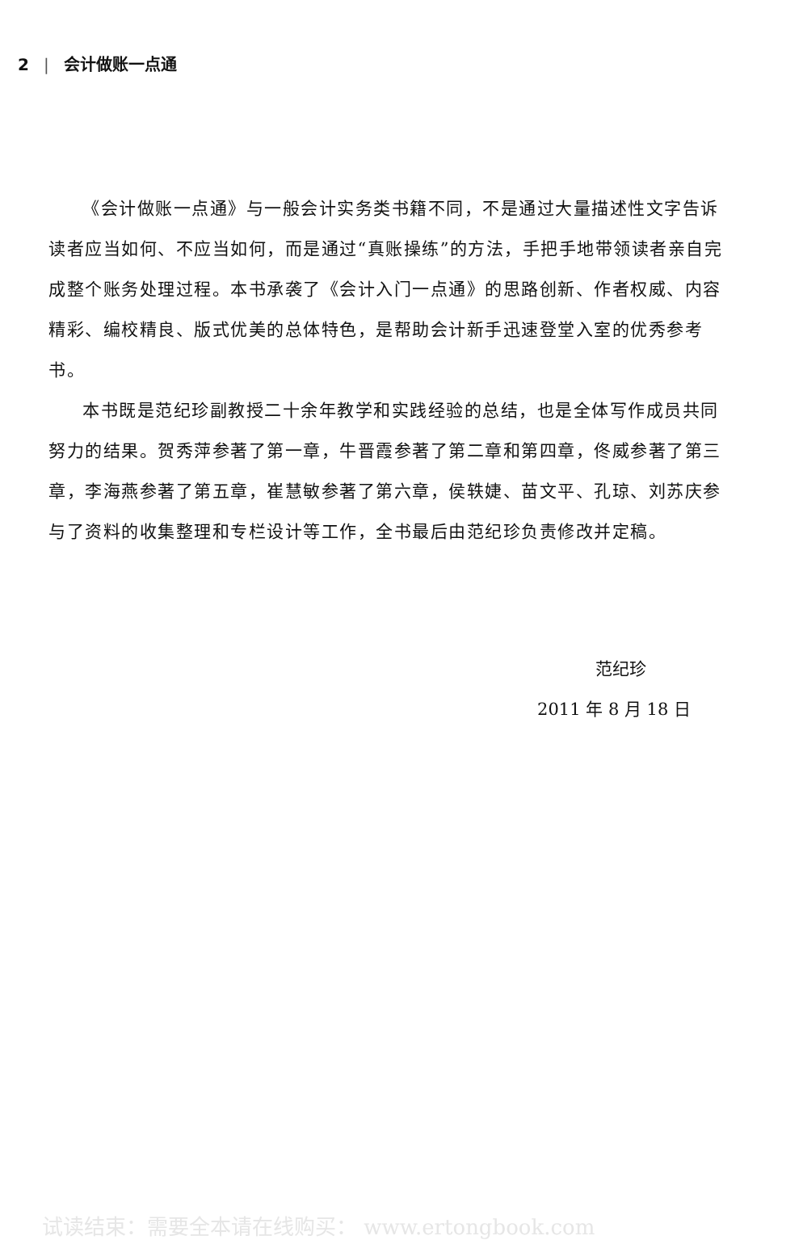2 | 会计做账一点通
《会计做账一点通》与一般会计实务类书籍不同，不是通过大量描述性文字告诉读者应当如何、不应当如何，而是通过“真账操练”的方法，手把手地带领读者亲自完成整个账务处理过程。本书承袭了《会计入门一点通》的思路创新、作者权威、内容精彩、编校精良、版式优美的总体特色，是帮助会计新手迅速登堂入室的优秀参考书。
本书既是范纪珍副教授二十余年教学和实践经验的总结，也是全体写作成员共同努力的结果。贺秀萍参著了第一章，牛晋霞参著了第二章和第四章，佟威参著了第三章，李海燕参著了第五章，崔慧敏参著了第六章，侯轶婕、苗文平、孔琼、刘苏庆参与了资料的收集整理和专栏设计等工作，全书最后由范纪珍负责修改并定稿。
范纪珍
2011 年 8 月 18 日
试读结束：需要全本请在线购买： www.ertongbook.com